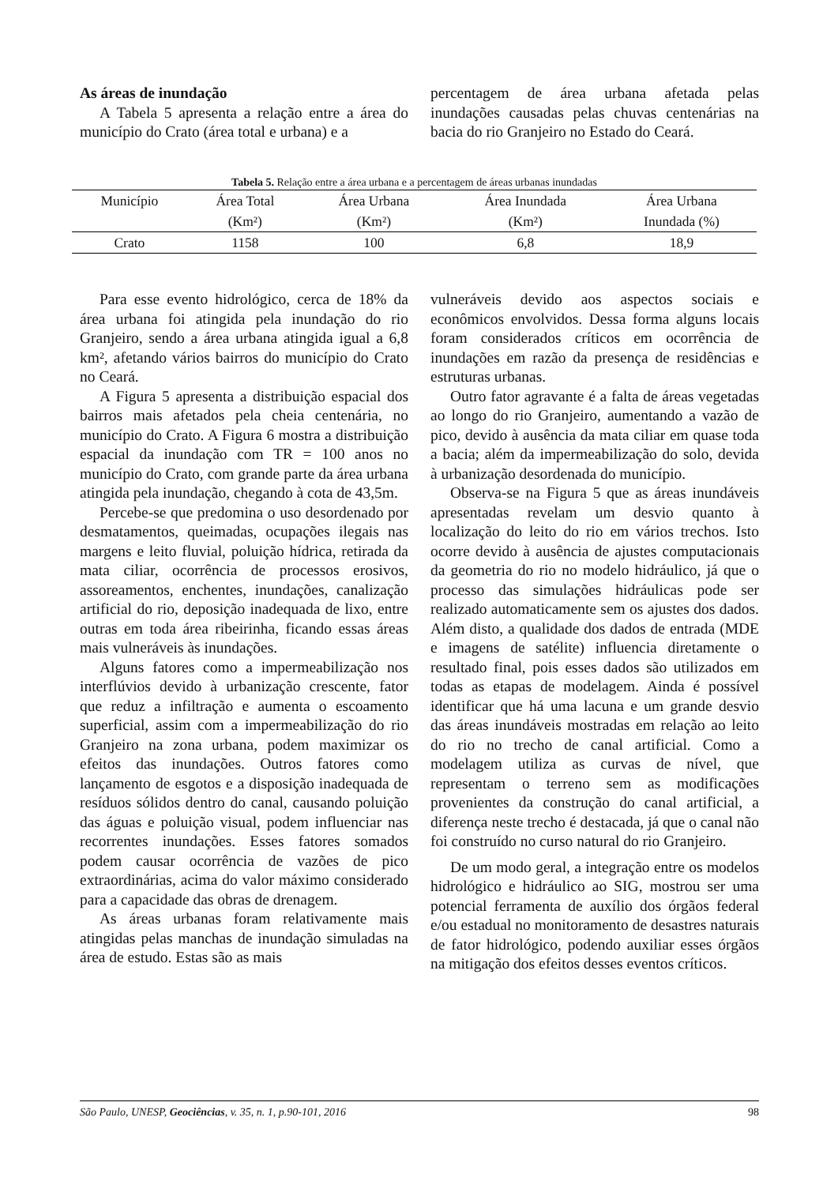As áreas de inundação
A Tabela 5 apresenta a relação entre a área do município do Crato (área total e urbana) e a
percentagem de área urbana afetada pelas inundações causadas pelas chuvas centenárias na bacia do rio Granjeiro no Estado do Ceará.
Tabela 5. Relação entre a área urbana e a percentagem de áreas urbanas inundadas
| Município | Área Total | Área Urbana | Área Inundada | Área Urbana |
| --- | --- | --- | --- | --- |
| | (Km²) | (Km²) | (Km²) | Inundada (%) |
| Crato | 1158 | 100 | 6,8 | 18,9 |
Para esse evento hidrológico, cerca de 18% da área urbana foi atingida pela inundação do rio Granjeiro, sendo a área urbana atingida igual a 6,8 km², afetando vários bairros do município do Crato no Ceará.
A Figura 5 apresenta a distribuição espacial dos bairros mais afetados pela cheia centenária, no município do Crato. A Figura 6 mostra a distribuição espacial da inundação com TR = 100 anos no município do Crato, com grande parte da área urbana atingida pela inundação, chegando à cota de 43,5m.
Percebe-se que predomina o uso desordenado por desmatamentos, queimadas, ocupações ilegais nas margens e leito fluvial, poluição hídrica, retirada da mata ciliar, ocorrência de processos erosivos, assoreamentos, enchentes, inundações, canalização artificial do rio, deposição inadequada de lixo, entre outras em toda área ribeirinha, ficando essas áreas mais vulneráveis às inundações.
Alguns fatores como a impermeabilização nos interflúvios devido à urbanização crescente, fator que reduz a infiltração e aumenta o escoamento superficial, assim com a impermeabilização do rio Granjeiro na zona urbana, podem maximizar os efeitos das inundações. Outros fatores como lançamento de esgotos e a disposição inadequada de resíduos sólidos dentro do canal, causando poluição das águas e poluição visual, podem influenciar nas recorrentes inundações. Esses fatores somados podem causar ocorrência de vazões de pico extraordinárias, acima do valor máximo considerado para a capacidade das obras de drenagem.
As áreas urbanas foram relativamente mais atingidas pelas manchas de inundação simuladas na área de estudo. Estas são as mais
vulneráveis devido aos aspectos sociais e econômicos envolvidos. Dessa forma alguns locais foram considerados críticos em ocorrência de inundações em razão da presença de residências e estruturas urbanas.
Outro fator agravante é a falta de áreas vegetadas ao longo do rio Granjeiro, aumentando a vazão de pico, devido à ausência da mata ciliar em quase toda a bacia; além da impermeabilização do solo, devida à urbanização desordenada do município.
Observa-se na Figura 5 que as áreas inundáveis apresentadas revelam um desvio quanto à localização do leito do rio em vários trechos. Isto ocorre devido à ausência de ajustes computacionais da geometria do rio no modelo hidráulico, já que o processo das simulações hidráulicas pode ser realizado automaticamente sem os ajustes dos dados. Além disto, a qualidade dos dados de entrada (MDE e imagens de satélite) influencia diretamente o resultado final, pois esses dados são utilizados em todas as etapas de modelagem. Ainda é possível identificar que há uma lacuna e um grande desvio das áreas inundáveis mostradas em relação ao leito do rio no trecho de canal artificial. Como a modelagem utiliza as curvas de nível, que representam o terreno sem as modificações provenientes da construção do canal artificial, a diferença neste trecho é destacada, já que o canal não foi construído no curso natural do rio Granjeiro.
De um modo geral, a integração entre os modelos hidrológico e hidráulico ao SIG, mostrou ser uma potencial ferramenta de auxílio dos órgãos federal e/ou estadual no monitoramento de desastres naturais de fator hidrológico, podendo auxiliar esses órgãos na mitigação dos efeitos desses eventos críticos.
São Paulo, UNESP, Geociências, v. 35, n. 1, p.90-101, 2016 98